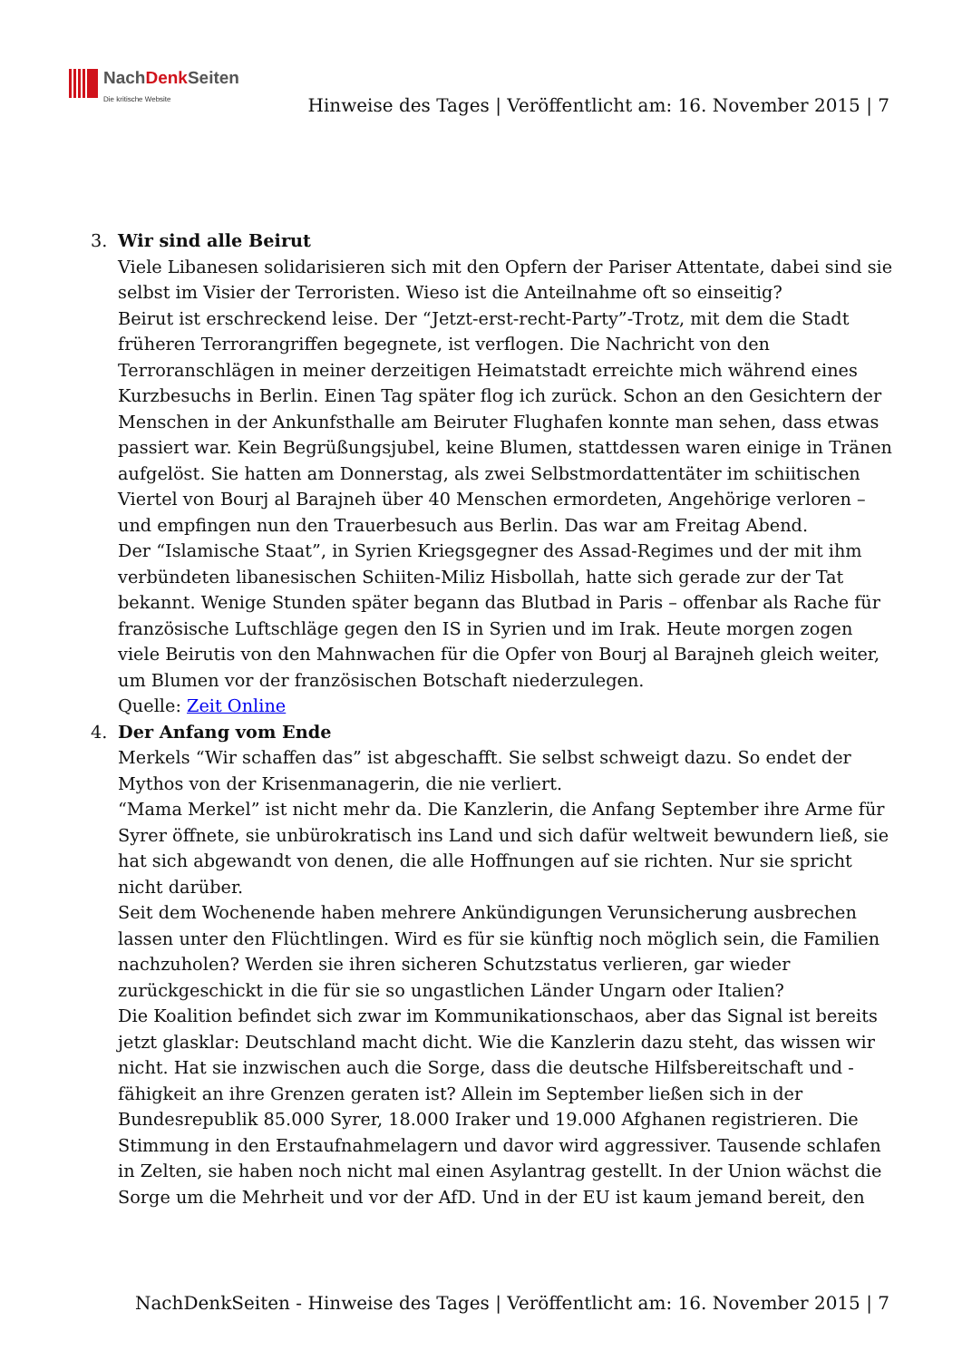NachDenk Seiten
Die kritische Website
Hinweise des Tages | Veröffentlicht am: 16. November 2015 | 7
3. Wir sind alle Beirut
Viele Libanesen solidarisieren sich mit den Opfern der Pariser Attentate, dabei sind sie selbst im Visier der Terroristen. Wieso ist die Anteilnahme oft so einseitig?
Beirut ist erschreckend leise. Der “Jetzt-erst-recht-Party”-Trotz, mit dem die Stadt früheren Terrorangriffen begegnete, ist verflogen. Die Nachricht von den Terroranschlägen in meiner derzeitigen Heimatstadt erreichte mich während eines Kurzbesuchs in Berlin. Einen Tag später flog ich zurück. Schon an den Gesichtern der Menschen in der Ankunfsthalle am Beiruter Flughafen konnte man sehen, dass etwas passiert war. Kein Begrüßungsjubel, keine Blumen, stattdessen waren einige in Tränen aufgelöst. Sie hatten am Donnerstag, als zwei Selbstmordattentäter im schiitischen Viertel von Bourj al Barajneh über 40 Menschen ermordeten, Angehörige verloren – und empfingen nun den Trauerbesuch aus Berlin. Das war am Freitag Abend.
Der “Islamische Staat”, in Syrien Kriegsgegner des Assad-Regimes und der mit ihm verbündeten libanesischen Schiiten-Miliz Hisbollah, hatte sich gerade zur der Tat bekannt. Wenige Stunden später begann das Blutbad in Paris – offenbar als Rache für französische Luftschläge gegen den IS in Syrien und im Irak. Heute morgen zogen viele Beirutis von den Mahnwachen für die Opfer von Bourj al Barajneh gleich weiter, um Blumen vor der französischen Botschaft niederzulegen.
Quelle: Zeit Online
4. Der Anfang vom Ende
Merkels “Wir schaffen das” ist abgeschafft. Sie selbst schweigt dazu. So endet der Mythos von der Krisenmanagerin, die nie verliert.
“Mama Merkel” ist nicht mehr da. Die Kanzlerin, die Anfang September ihre Arme für Syrer öffnete, sie unbürokratisch ins Land und sich dafür weltweit bewundern ließ, sie hat sich abgewandt von denen, die alle Hoffnungen auf sie richten. Nur sie spricht nicht darüber.
Seit dem Wochenende haben mehrere Ankündigungen Verunsicherung ausbrechen lassen unter den Flüchtlingen. Wird es für sie künftig noch möglich sein, die Familien nachzuholen? Werden sie ihren sicheren Schutzstatus verlieren, gar wieder zurückgeschickt in die für sie so ungastlichen Länder Ungarn oder Italien?
Die Koalition befindet sich zwar im Kommunikationschaos, aber das Signal ist bereits jetzt glasklar: Deutschland macht dicht. Wie die Kanzlerin dazu steht, das wissen wir nicht. Hat sie inzwischen auch die Sorge, dass die deutsche Hilfsbereitschaft und -fähigkeit an ihre Grenzen geraten ist? Allein im September ließen sich in der Bundesrepublik 85.000 Syrer, 18.000 Iraker und 19.000 Afghanen registrieren. Die Stimmung in den Erstaufnahmelagern und davor wird aggressiver. Tausende schlafen in Zelten, sie haben noch nicht mal einen Asylantrag gestellt. In der Union wächst die Sorge um die Mehrheit und vor der AfD. Und in der EU ist kaum jemand bereit, den
NachDenkSeiten - Hinweise des Tages | Veröffentlicht am: 16. November 2015 | 7